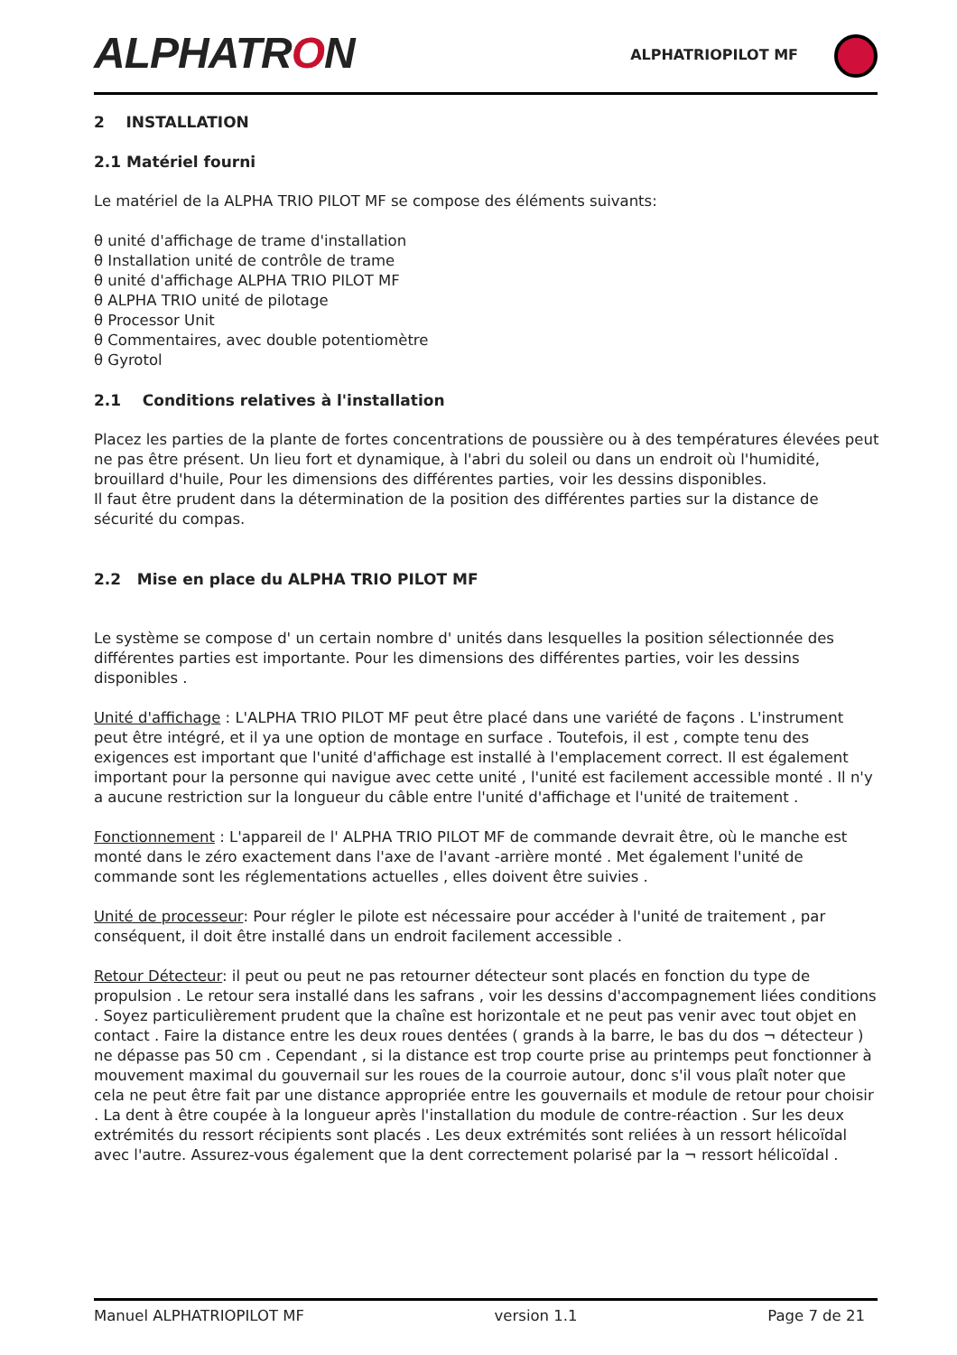ALPHATRON
ALPHATRIOPILOT MF
2 INSTALLATION
2.1 Matériel fourni
Le matériel de la ALPHA TRIO PILOT MF se compose des éléments suivants:
θ unité d'affichage de trame d'installation
θ Installation unité de contrôle de trame
θ unité d'affichage ALPHA TRIO PILOT MF
θ ALPHA TRIO unité de pilotage
θ Processor Unit
θ Commentaires, avec double potentiomètre
θ Gyrotol
2.1 Conditions relatives à l'installation
Placez les parties de la plante de fortes concentrations de poussière ou à des températures élevées peut ne pas être présent. Un lieu fort et dynamique, à l'abri du soleil ou dans un endroit où l'humidité, brouillard d'huile, Pour les dimensions des différentes parties, voir les dessins disponibles.
Il faut être prudent dans la détermination de la position des différentes parties sur la distance de sécurité du compas.
2.2 Mise en place du ALPHA TRIO PILOT MF
Le système se compose d' un certain nombre d' unités dans lesquelles la position sélectionnée des différentes parties est importante. Pour les dimensions des différentes parties, voir les dessins disponibles .
Unité d'affichage : L'ALPHA TRIO PILOT MF peut être placé dans une variété de façons . L'instrument peut être intégré, et il ya une option de montage en surface . Toutefois, il est , compte tenu des exigences est important que l'unité d'affichage est installé à l'emplacement correct. Il est également important pour la personne qui navigue avec cette unité , l'unité est facilement accessible monté . Il n'y a aucune restriction sur la longueur du câble entre l'unité d'affichage et l'unité de traitement .
Fonctionnement : L'appareil de l' ALPHA TRIO PILOT MF de commande devrait être, où le manche est monté dans le zéro exactement dans l'axe de l'avant -arrière monté . Met également l'unité de commande sont les réglementations actuelles , elles doivent être suivies .
Unité de processeur: Pour régler le pilote est nécessaire pour accéder à l'unité de traitement , par conséquent, il doit être installé dans un endroit facilement accessible .
Retour Détecteur: il peut ou peut ne pas retourner détecteur sont placés en fonction du type de propulsion . Le retour sera installé dans les safrans , voir les dessins d'accompagnement liées conditions . Soyez particulièrement prudent que la chaîne est horizontale et ne peut pas venir avec tout objet en contact . Faire la distance entre les deux roues dentées ( grands à la barre, le bas du dos ¬ détecteur ) ne dépasse pas 50 cm . Cependant , si la distance est trop courte prise au printemps peut fonctionner à mouvement maximal du gouvernail sur les roues de la courroie autour, donc s'il vous plaît noter que cela ne peut être fait par une distance appropriée entre les gouvernails et module de retour pour choisir . La dent à être coupée à la longueur après l'installation du module de contre-réaction . Sur les deux extrémités du ressort récipients sont placés . Les deux extrémités sont reliées à un ressort hélicoïdal avec l'autre. Assurez-vous également que la dent correctement polarisé par la ¬ ressort hélicoïdal .
Manuel ALPHATRIOPILOT MF version 1.1 Page 7 de 21